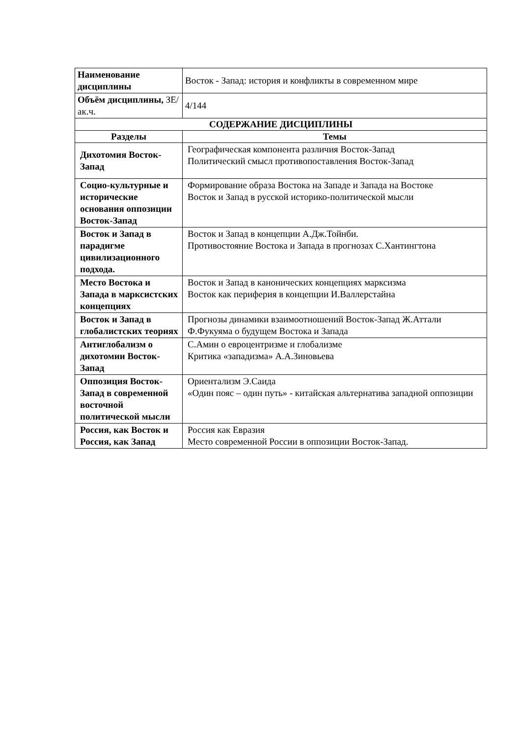| Наименование дисциплины | Восток - Запад: история и конфликты в современном мире |
| Объём дисциплины, ЗЕ/ак.ч. | 4/144 |
| СОДЕРЖАНИЕ ДИСЦИПЛИНЫ | |
| Разделы | Темы |
| Дихотомия Восток-Запад | Географическая компонента различия Восток-Запад Политический смысл противопоставления Восток-Запад |
| Социо-культурные и исторические основания оппозиции Восток-Запад | Формирование образа Востока на Западе и Запада на Востоке Восток и Запад в русской историко-политической мысли |
| Восток и Запад в парадигме цивилизационного подхода. | Восток и Запад в концепции А.Дж.Тойнби. Противостояние Востока и Запада в прогнозах С.Хантингтона |
| Место Востока и Запада в марксистских концепциях | Восток и Запад в канонических концепциях марксизма Восток как периферия в концепции И.Валлерстайна |
| Восток и Запад в глобалистских теориях | Прогнозы динамики взаимоотношений Восток-Запад Ж.Аттали Ф.Фукуяма о будущем Востока и Запада |
| Антиглобализм о дихотомии Восток-Запад | С.Амин о евроцентризме и глобализме Критика «западизма» А.А.Зиновьева |
| Оппозиция Восток-Запад в современной восточной политической мысли | Ориентализм Э.Саида «Один пояс – один путь» - китайская альтернатива западной оппозиции |
| Россия, как Восток и Россия, как Запад | Россия как Евразия Место современной России в оппозиции Восток-Запад. |